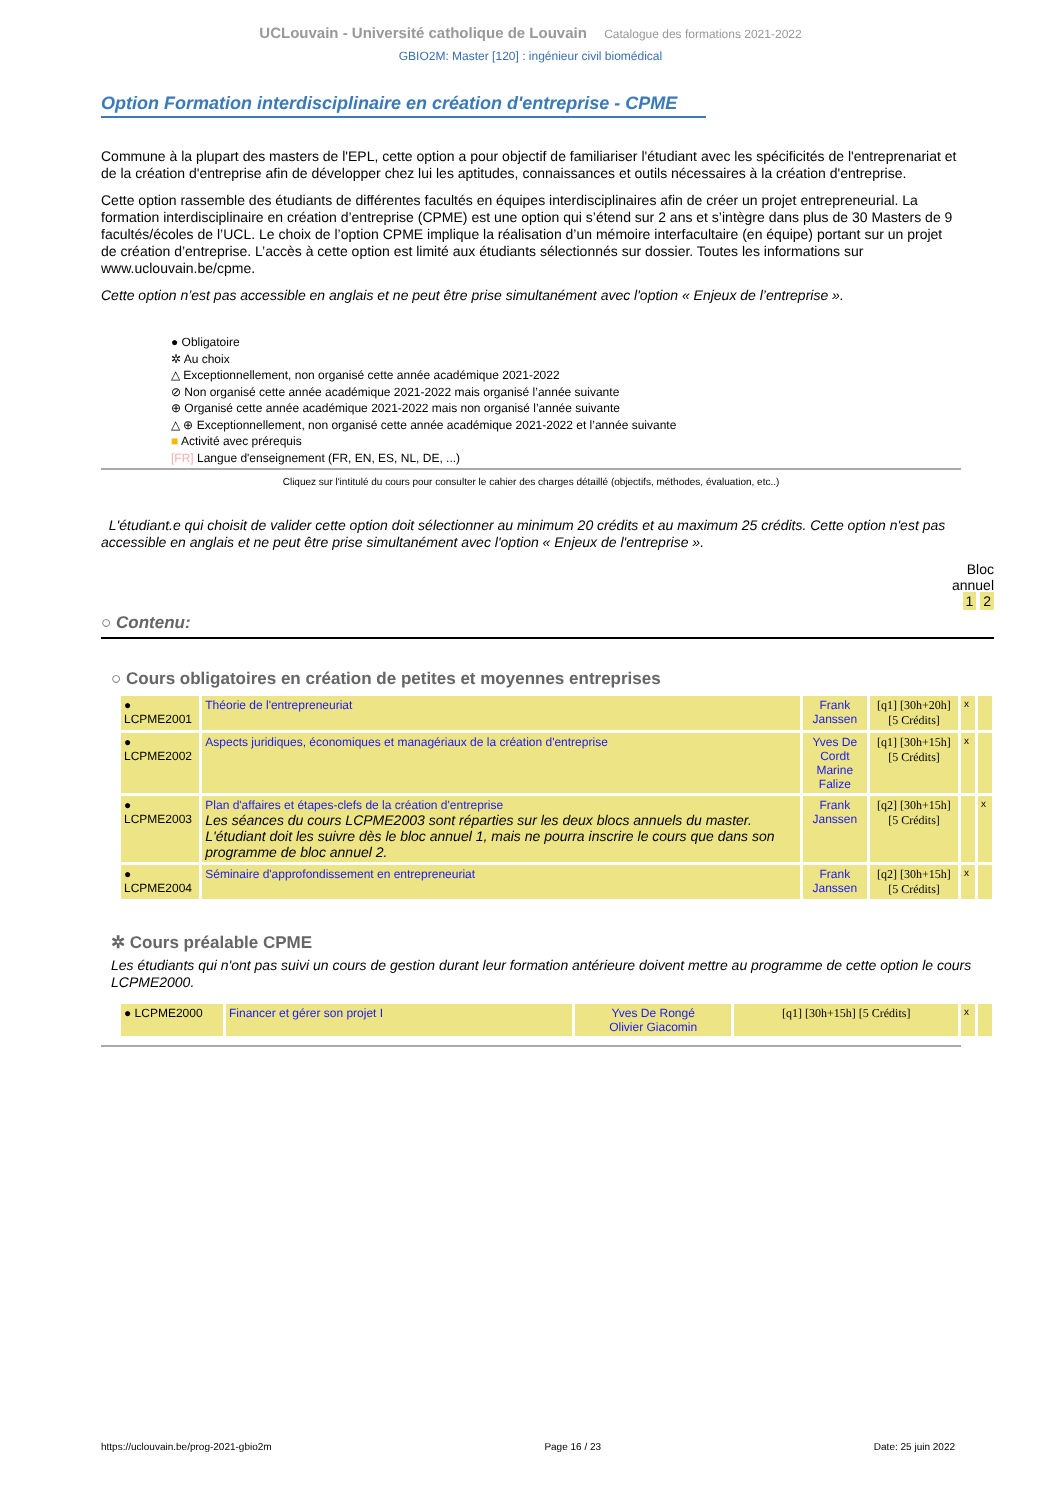UCLouvain - Université catholique de Louvain Catalogue des formations 2021-2022
GBIO2M: Master [120] : ingénieur civil biomédical
Option Formation interdisciplinaire en création d'entreprise - CPME
Commune à la plupart des masters de l'EPL, cette option a pour objectif de familiariser l'étudiant avec les spécificités de l'entreprenariat et de la création d'entreprise afin de développer chez lui les aptitudes, connaissances et outils nécessaires à la création d'entreprise.
Cette option rassemble des étudiants de différentes facultés en équipes interdisciplinaires afin de créer un projet entrepreneurial. La formation interdisciplinaire en création d’entreprise (CPME) est une option qui s’étend sur 2 ans et s’intègre dans plus de 30 Masters de 9 facultés/écoles de l’UCL. Le choix de l’option CPME implique la réalisation d’un mémoire interfacultaire (en équipe) portant sur un projet de création d’entreprise. L’accès à cette option est limité aux étudiants sélectionnés sur dossier. Toutes les informations sur www.uclouvain.be/cpme.
Cette option n’est pas accessible en anglais et ne peut être prise simultanément avec l'option « Enjeux de l’entreprise ».
● Obligatoire
✲ Au choix
△ Exceptionnellement, non organisé cette année académique 2021-2022
⊘ Non organisé cette année académique 2021-2022 mais organisé l’année suivante
⊕ Organisé cette année académique 2021-2022 mais non organisé l’année suivante
△ ⊕ Exceptionnellement, non organisé cette année académique 2021-2022 et l’année suivante
■ Activité avec prérequis
[FR] Langue d'enseignement (FR, EN, ES, NL, DE, ...)
Cliquez sur l'intitulé du cours pour consulter le cahier des charges détaillé (objectifs, méthodes, évaluation, etc..)
L'étudiant.e qui choisit de valider cette option doit sélectionner au minimum 20 crédits et au maximum 25 crédits. Cette option n'est pas accessible en anglais et ne peut être prise simultanément avec l'option « Enjeux de l'entreprise ».
Bloc
annuel
1 2
○ Contenu:
○ Cours obligatoires en création de petites et moyennes entreprises
| ● LCPME2001 | Théorie de l'entrepreneuriat | Frank Janssen | [q1] [30h+20h] [5 Crédits] | x | |
| ● LCPME2002 | Aspects juridiques, économiques et managériaux de la création d'entreprise | Yves De Cordt Marine Falize | [q1] [30h+15h] [5 Crédits] | x | |
| ● LCPME2003 | Plan d'affaires et étapes-clefs de la création d'entreprise Les séances du cours LCPME2003 sont réparties sur les deux blocs annuels du master. L'étudiant doit les suivre dès le bloc annuel 1, mais ne pourra inscrire le cours que dans son programme de bloc annuel 2. | Frank Janssen | [q2] [30h+15h] [5 Crédits] | | x |
| ● LCPME2004 | Séminaire d'approfondissement en entrepreneuriat | Frank Janssen | [q2] [30h+15h] [5 Crédits] | x | |
✲ Cours préalable CPME
Les étudiants qui n'ont pas suivi un cours de gestion durant leur formation antérieure doivent mettre au programme de cette option le cours LCPME2000.
| ● LCPME2000 | Financer et gérer son projet I | Yves De Rongé Olivier Giacomin | [q1] [30h+15h] [5 Crédits] | x | |
https://uclouvain.be/prog-2021-gbio2m Page 16 / 23 Date: 25 juin 2022